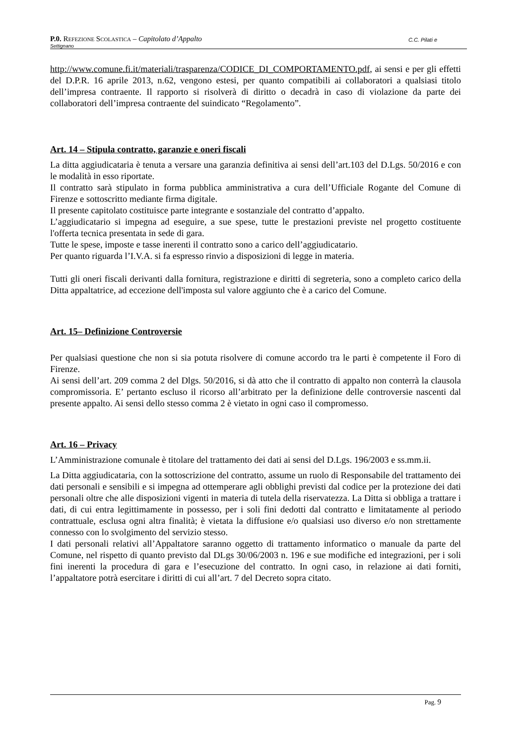C.C. Pilati e P.0. REFEZIONE SCOLASTICA – Capitolato d’Appalto
Settignano
http://www.comune.fi.it/materiali/trasparenza/CODICE_DI_COMPORTAMENTO.pdf, ai sensi e per gli effetti del D.P.R. 16 aprile 2013, n.62, vengono estesi, per quanto compatibili ai collaboratori a qualsiasi titolo dell’impresa contraente. Il rapporto si risolverà di diritto o decadrà in caso di violazione da parte dei collaboratori dell’impresa contraente del suindicato “Regolamento”.
Art. 14 – Stipula contratto, garanzie e oneri fiscali
La ditta aggiudicataria è tenuta a versare una garanzia definitiva ai sensi dell’art.103 del D.Lgs. 50/2016 e con le modalità in esso riportate.
Il contratto sarà stipulato in forma pubblica amministrativa a cura dell’Ufficiale Rogante del Comune di Firenze e sottoscritto mediante firma digitale.
Il presente capitolato costituisce parte integrante e sostanziale del contratto d’appalto.
L’aggiudicatario si impegna ad eseguire, a sue spese, tutte le prestazioni previste nel progetto costituente l'offerta tecnica presentata in sede di gara.
Tutte le spese, imposte e tasse inerenti il contratto sono a carico dell’aggiudicatario.
Per quanto riguarda l’I.V.A. si fa espresso rinvio a disposizioni di legge in materia.
Tutti gli oneri fiscali derivanti dalla fornitura, registrazione e diritti di segreteria, sono a completo carico della Ditta appaltatrice, ad eccezione dell'imposta sul valore aggiunto che è a carico del Comune.
Art. 15– Definizione Controversie
Per qualsiasi questione che non si sia potuta risolvere di comune accordo tra le parti è competente il Foro di Firenze.
Ai sensi dell’art. 209 comma 2 del Dlgs. 50/2016, si dà atto che il contratto di appalto non conterrà la clausola compromissoria. E’ pertanto escluso il ricorso all’arbitrato per la definizione delle controversie nascenti dal presente appalto. Ai sensi dello stesso comma 2 è vietato in ogni caso il compromesso.
Art. 16 – Privacy
L’Amministrazione comunale è titolare del trattamento dei dati ai sensi del D.Lgs. 196/2003 e ss.mm.ii.
La Ditta aggiudicataria, con la sottoscrizione del contratto, assume un ruolo di Responsabile del trattamento dei dati personali e sensibili e si impegna ad ottemperare agli obblighi previsti dal codice per la protezione dei dati personali oltre che alle disposizioni vigenti in materia di tutela della riservatezza. La Ditta si obbliga a trattare i dati, di cui entra legittimamente in possesso, per i soli fini dedotti dal contratto e limitatamente al periodo contrattuale, esclusa ogni altra finalità; è vietata la diffusione e/o qualsiasi uso diverso e/o non strettamente connesso con lo svolgimento del servizio stesso.
I dati personali relativi all’Appaltatore saranno oggetto di trattamento informatico o manuale da parte del Comune, nel rispetto di quanto previsto dal DLgs 30/06/2003 n. 196 e sue modifiche ed integrazioni, per i soli fini inerenti la procedura di gara e l’esecuzione del contratto. In ogni caso, in relazione ai dati forniti, l’appaltatore potrà esercitare i diritti di cui all’art. 7 del Decreto sopra citato.
Pag. 9